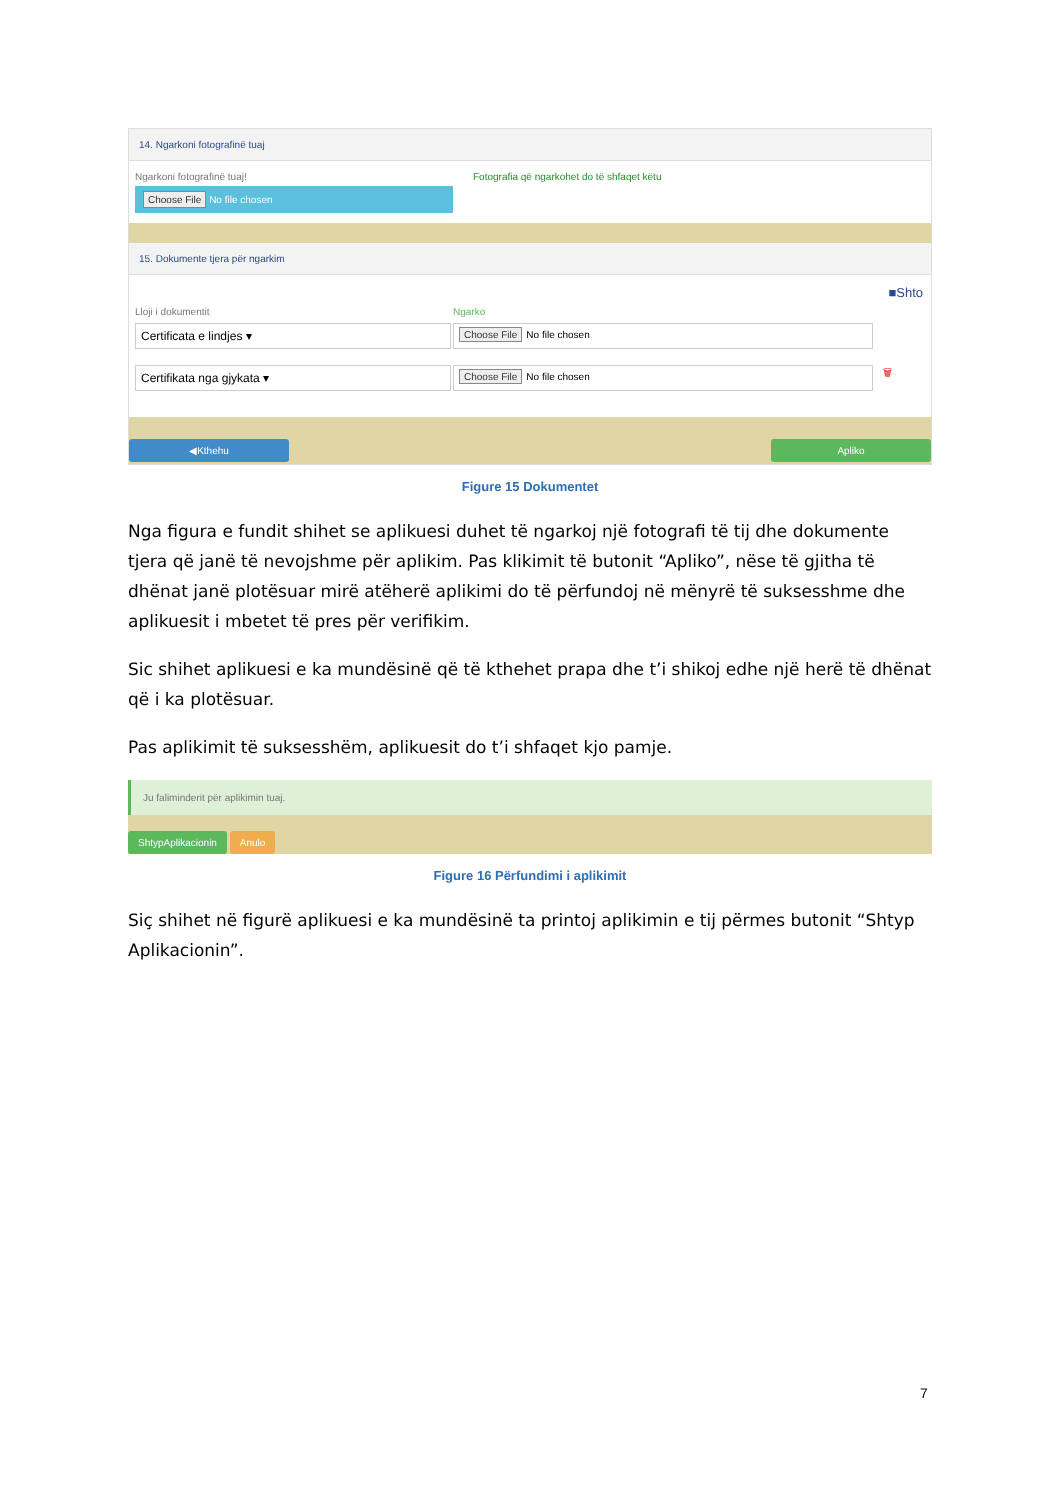14. Ngarkoni fotografinë tuaj
Ngarkoni fotografinë tuaj!
Choose File No file chosen
Fotografia që ngarkohet do të shfaqet këtu
15. Dokumente tjera për ngarkim
■Shto
Lloji i dokumentit Ngarko
Certificata e lindjes ▾
Choose File No file chosen
Certifikata nga gjykata ▾
Choose File No file chosen
🗑
◀Kthehu Apliko
Figure 15 Dokumentet
Nga figura e fundit shihet se aplikuesi duhet të ngarkoj një fotografi të tij dhe dokumente tjera që janë të nevojshme për aplikim. Pas klikimit të butonit “Apliko”, nëse të gjitha të dhënat janë plotësuar mirë atëherë aplikimi do të përfundoj në mënyrë të suksesshme dhe aplikuesit i mbetet të pres për verifikim.
Sic shihet aplikuesi e ka mundësinë që të kthehet prapa dhe t’i shikoj edhe një herë të dhënat që i ka plotësuar.
Pas aplikimit të suksesshëm, aplikuesit do t’i shfaqet kjo pamje.
Ju faliminderit për aplikimin tuaj.
ShtypAplikacionin Anulo
Figure 16 Përfundimi i aplikimit
Siç shihet në figurë aplikuesi e ka mundësinë ta printoj aplikimin e tij përmes butonit “Shtyp Aplikacionin”.
7